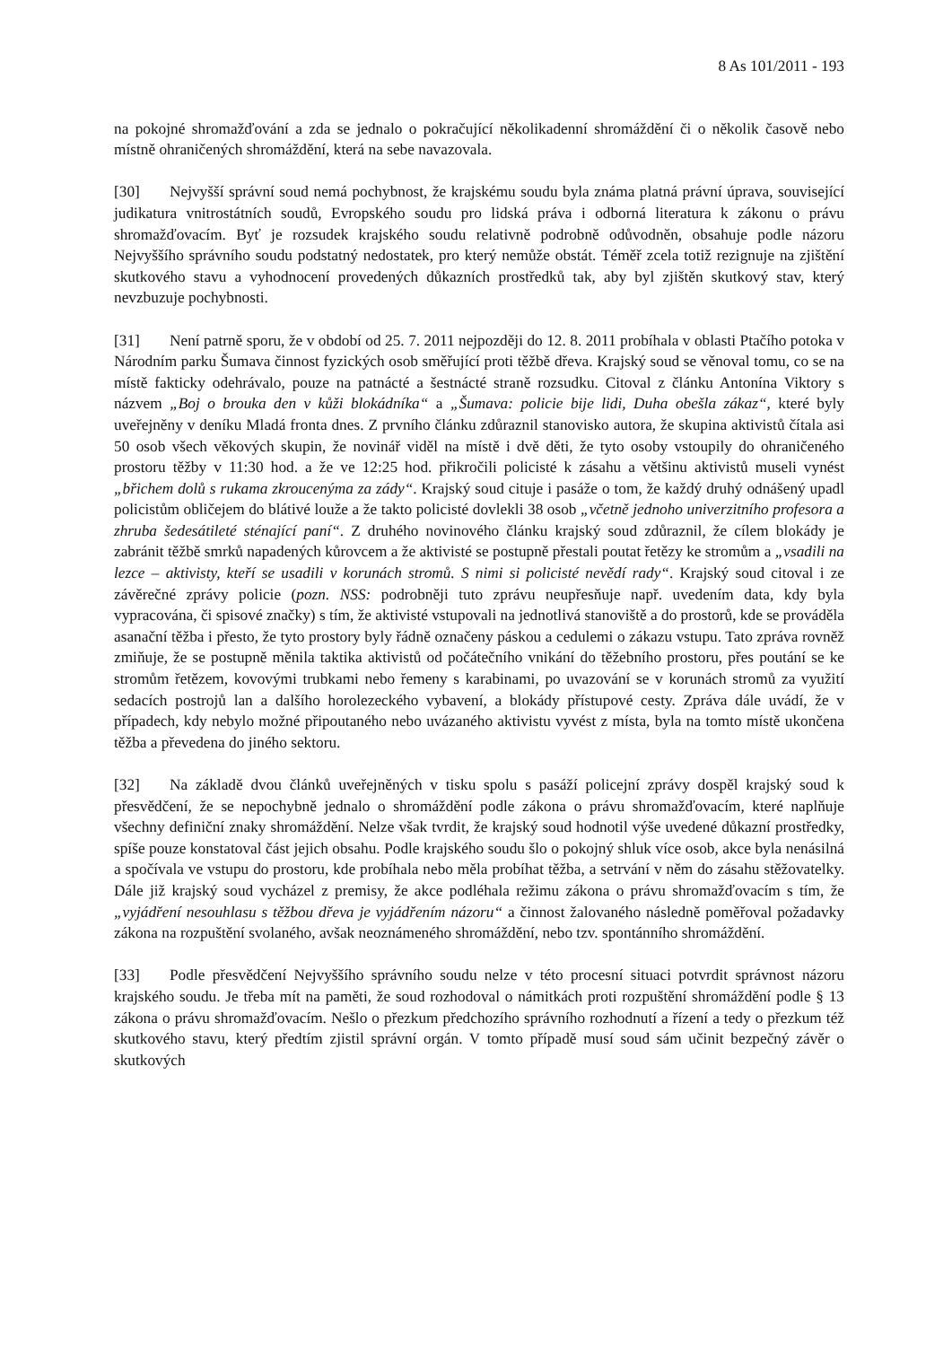8 As 101/2011 - 193
na pokojné shromažďování a zda se jednalo o pokračující několikadenní shromáždění či o několik časově nebo místně ohraničených shromáždění, která na sebe navazovala.
[30] Nejvyšší správní soud nemá pochybnost, že krajskému soudu byla známa platná právní úprava, související judikatura vnitrostátních soudů, Evropského soudu pro lidská práva i odborná literatura k zákonu o právu shromažďovacím. Byť je rozsudek krajského soudu relativně podrobně odůvodněn, obsahuje podle názoru Nejvyššího správního soudu podstatný nedostatek, pro který nemůže obstát. Téměř zcela totiž rezignuje na zjištění skutkového stavu a vyhodnocení provedených důkazních prostředků tak, aby byl zjištěn skutkový stav, který nevzbuzuje pochybnosti.
[31] Není patrně sporu, že v období od 25. 7. 2011 nejpozději do 12. 8. 2011 probíhala v oblasti Ptačího potoka v Národním parku Šumava činnost fyzických osob směřující proti těžbě dřeva. Krajský soud se věnoval tomu, co se na místě fakticky odehrávalo, pouze na patnácté a šestnácté straně rozsudku. Citoval z článku Antonína Viktory s názvem „Boj o brouka den v kůži blokádníka“ a „Šumava: policie bije lidi, Duha obešla zákaz“, které byly uveřejněny v deníku Mladá fronta dnes. Z prvního článku zdůraznil stanovisko autora, že skupina aktivistů čítala asi 50 osob všech věkových skupin, že novinář viděl na místě i dvě děti, že tyto osoby vstoupily do ohraničeného prostoru těžby v 11:30 hod. a že ve 12:25 hod. přikročili policisté k zásahu a většinu aktivistů museli vynést „břichem dolů s rukama zkroucenýma za zády“. Krajský soud cituje i pasáže o tom, že každý druhý odnášený upadl policistům obličejem do blátivé louže a že takto policisté dovlekli 38 osob „včetně jednoho univerzitního profesora a zhruba šedesátileté sténající paní“. Z druhého novinového článku krajský soud zdůraznil, že cílem blokády je zabránit těžbě smrků napadených kůrovcem a že aktivisté se postupně přestali poutat řetězy ke stromům a „vsadili na lezce – aktivisty, kteří se usadili v korunách stromů. S nimi si policisté nevědí rady“. Krajský soud citoval i ze závěrečné zprávy policie (pozn. NSS: podrobněji tuto zprávu neupřesňuje např. uvedením data, kdy byla vypracována, či spisové značky) s tím, že aktivisté vstupovali na jednotlivá stanoviště a do prostorů, kde se prováděla asanační těžba i přesto, že tyto prostory byly řádně označeny páskou a cedulemi o zákazu vstupu. Tato zpráva rovněž zmiňuje, že se postupně měnila taktika aktivistů od počátečního vnikání do těžebního prostoru, přes poutání se ke stromům řetězem, kovovými trubkami nebo řemeny s karabinami, po uvazování se v korunách stromů za využití sedacích postrojů lan a dalšího horolezeckého vybavení, a blokády přístupové cesty. Zpráva dále uvádí, že v případech, kdy nebylo možné připoutaného nebo uvázaného aktivistu vyvést z místa, byla na tomto místě ukončena těžba a převedena do jiného sektoru.
[32] Na základě dvou článků uveřejněných v tisku spolu s pasáží policejní zprávy dospěl krajský soud k přesvědčení, že se nepochybně jednalo o shromáždění podle zákona o právu shromažďovacím, které naplňuje všechny definiční znaky shromáždění. Nelze však tvrdit, že krajský soud hodnotil výše uvedené důkazní prostředky, spíše pouze konstatoval část jejich obsahu. Podle krajského soudu šlo o pokojný shluk více osob, akce byla nenásilná a spočívala ve vstupu do prostoru, kde probíhala nebo měla probíhat těžba, a setrvání v něm do zásahu stěžovatelky. Dále již krajský soud vycházel z premisy, že akce podléhala režimu zákona o právu shromažďovacím s tím, že „vyjádření nesouhlasu s těžbou dřeva je vyjádřením názoru“ a činnost žalovaného následně poměřoval požadavky zákona na rozpuštění svolaného, avšak neoznámeného shromáždění, nebo tzv. spontánního shromáždění.
[33] Podle přesvědčení Nejvyššího správního soudu nelze v této procesní situaci potvrdit správnost názoru krajského soudu. Je třeba mít na paměti, že soud rozhodoval o námitkách proti rozpuštění shromáždění podle § 13 zákona o právu shromažďovacím. Nešlo o přezkum předchozího správního rozhodnutí a řízení a tedy o přezkum též skutkového stavu, který předtím zjistil správní orgán. V tomto případě musí soud sám učinit bezpečný závěr o skutkových